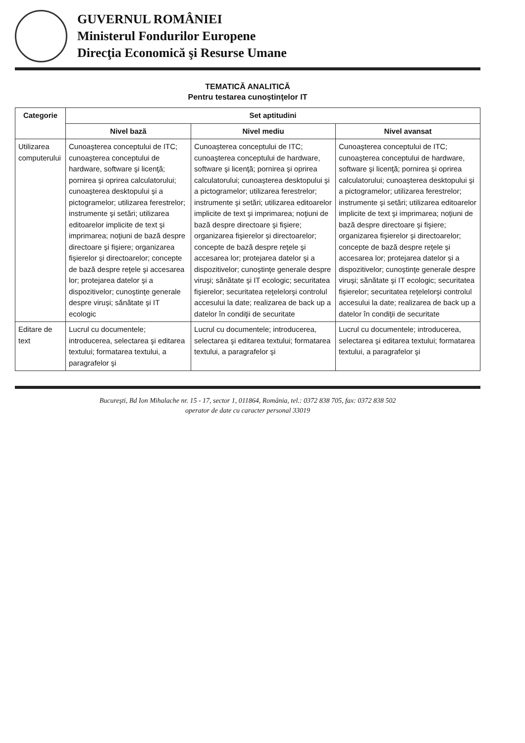GUVERNUL ROMÂNIEI
Ministerul Fondurilor Europene
Direcţia Economică şi Resurse Umane
TEMATICĂ ANALITICĂ
Pentru testarea cunoştinţelor IT
| Categorie | Set aptitudini | | |
| --- | --- | --- | --- |
| | Nivel bază | Nivel mediu | Nivel avansat |
| Utilizarea computerului | Cunoaşterea conceptului de ITC; cunoaşterea conceptului de hardware, software şi licenţă; pornirea şi oprirea calculatorului; cunoaşterea desktopului şi a pictogramelor; utilizarea ferestrelor; instrumente şi setări; utilizarea editoarelor implicite de text şi imprimarea; noţiuni de bază despre directoare şi fişiere; organizarea fişierelor şi directoarelor; concepte de bază despre reţele şi accesarea lor; protejarea datelor şi a dispozitivelor; cunoştinţe generale despre viruşi; sănătate şi IT ecologic | Cunoaşterea conceptului de ITC; cunoaşterea conceptului de hardware, software şi licenţă; pornirea şi oprirea calculatorului; cunoaşterea desktopului şi a pictogramelor; utilizarea ferestrelor; instrumente şi setări; utilizarea editoarelor implicite de text şi imprimarea; noţiuni de bază despre directoare şi fişiere; organizarea fişierelor şi directoarelor; concepte de bază despre reţele şi accesarea lor; protejarea datelor şi a dispozitivelor; cunoştinţe generale despre viruşi; sănătate şi IT ecologic; securitatea fişierelor; securitatea reţelelorşi controlul accesului la date; realizarea de back up a datelor în condiţii de securitate | Cunoaşterea conceptului de ITC; cunoaşterea conceptului de hardware, software şi licenţă; pornirea şi oprirea calculatorului; cunoaşterea desktopului şi a pictogramelor; utilizarea ferestrelor; instrumente şi setări; utilizarea editoarelor implicite de text şi imprimarea; noţiuni de bază despre directoare şi fişiere; organizarea fişierelor şi directoarelor; concepte de bază despre reţele şi accesarea lor; protejarea datelor şi a dispozitivelor; cunoştinţe generale despre viruşi; sănătate şi IT ecologic; securitatea fişierelor; securitatea reţelelorşi controlul accesului la date; realizarea de back up a datelor în condiţii de securitate |
| Editare de text | Lucrul cu documentele; introducerea, selectarea şi editarea textului; formatarea textului, a paragrafelor şi | Lucrul cu documentele; introducerea, selectarea şi editarea textului; formatarea textului, a paragrafelor şi | Lucrul cu documentele; introducerea, selectarea şi editarea textului; formatarea textului, a paragrafelor şi |
Bucureşti, Bd Ion Mihalache nr. 15 - 17, sector 1, 011864, România, tel.: 0372 838 705, fax: 0372 838 502
operator de date cu caracter personal 33019